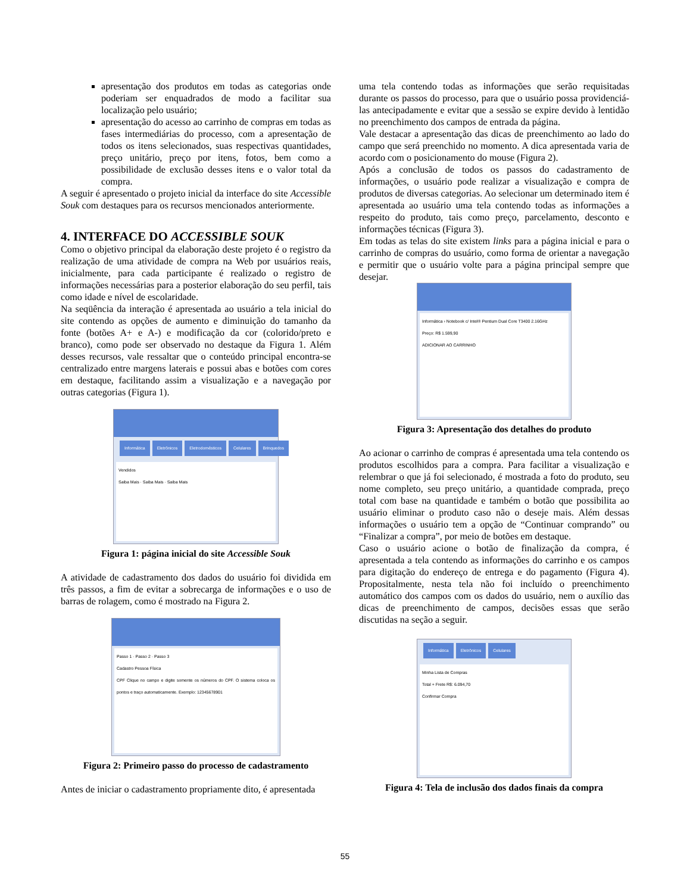apresentação dos produtos em todas as categorias onde poderiam ser enquadrados de modo a facilitar sua localização pelo usuário;
apresentação do acesso ao carrinho de compras em todas as fases intermediárias do processo, com a apresentação de todos os itens selecionados, suas respectivas quantidades, preço unitário, preço por itens, fotos, bem como a possibilidade de exclusão desses itens e o valor total da compra.
A seguir é apresentado o projeto inicial da interface do site Accessible Souk com destaques para os recursos mencionados anteriormente.
4. INTERFACE DO ACCESSIBLE SOUK
Como o objetivo principal da elaboração deste projeto é o registro da realização de uma atividade de compra na Web por usuários reais, inicialmente, para cada participante é realizado o registro de informações necessárias para a posterior elaboração do seu perfil, tais como idade e nível de escolaridade.
Na seqüência da interação é apresentada ao usuário a tela inicial do site contendo as opções de aumento e diminuição do tamanho da fonte (botões A+ e A-) e modificação da cor (colorido/preto e branco), como pode ser observado no destaque da Figura 1. Além desses recursos, vale ressaltar que o conteúdo principal encontra-se centralizado entre margens laterais e possui abas e botões com cores em destaque, facilitando assim a visualização e a navegação por outras categorias (Figura 1).
Informática Eletrônicos Eletrodomésticos Celulares Brinquedos
Vendidos
Saiba Mais · Saiba Mais · Saiba Mais
Figura 1: página inicial do site Accessible Souk
A atividade de cadastramento dos dados do usuário foi dividida em três passos, a fim de evitar a sobrecarga de informações e o uso de barras de rolagem, como é mostrado na Figura 2.
Passo 1 · Passo 2 · Passo 3
Cadastro Pessoa Física
CPF Clique no campo e digite somente os números do CPF. O sistema coloca os pontos e traço automaticamente. Exemplo: 12345678901
Figura 2: Primeiro passo do processo de cadastramento
Antes de iniciar o cadastramento propriamente dito, é apresentada
uma tela contendo todas as informações que serão requisitadas durante os passos do processo, para que o usuário possa providenciá-las antecipadamente e evitar que a sessão se expire devido à lentidão no preenchimento dos campos de entrada da página.
Vale destacar a apresentação das dicas de preenchimento ao lado do campo que será preenchido no momento. A dica apresentada varia de acordo com o posicionamento do mouse (Figura 2).
Após a conclusão de todos os passos do cadastramento de informações, o usuário pode realizar a visualização e compra de produtos de diversas categorias. Ao selecionar um determinado item é apresentada ao usuário uma tela contendo todas as informações a respeito do produto, tais como preço, parcelamento, desconto e informações técnicas (Figura 3).
Em todas as telas do site existem links para a página inicial e para o carrinho de compras do usuário, como forma de orientar a navegação e permitir que o usuário volte para a página principal sempre que desejar.
Informática › Notebook c/ Intel® Pentium Dual Core T3400 2.16GHz
Preço: R$ 1.599,90
ADICIONAR AO CARRINHO
Figura 3: Apresentação dos detalhes do produto
Ao acionar o carrinho de compras é apresentada uma tela contendo os produtos escolhidos para a compra. Para facilitar a visualização e relembrar o que já foi selecionado, é mostrada a foto do produto, seu nome completo, seu preço unitário, a quantidade comprada, preço total com base na quantidade e também o botão que possibilita ao usuário eliminar o produto caso não o deseje mais. Além dessas informações o usuário tem a opção de “Continuar comprando” ou “Finalizar a compra”, por meio de botões em destaque.
Caso o usuário acione o botão de finalização da compra, é apresentada a tela contendo as informações do carrinho e os campos para digitação do endereço de entrega e do pagamento (Figura 4). Propositalmente, nesta tela não foi incluído o preenchimento automático dos campos com os dados do usuário, nem o auxílio das dicas de preenchimento de campos, decisões essas que serão discutidas na seção a seguir.
Informática Eletrônicos Celulares
Minha Lista de Compras
Total + Frete R$: 6.094,70
Confirmar Compra
Figura 4: Tela de inclusão dos dados finais da compra
55